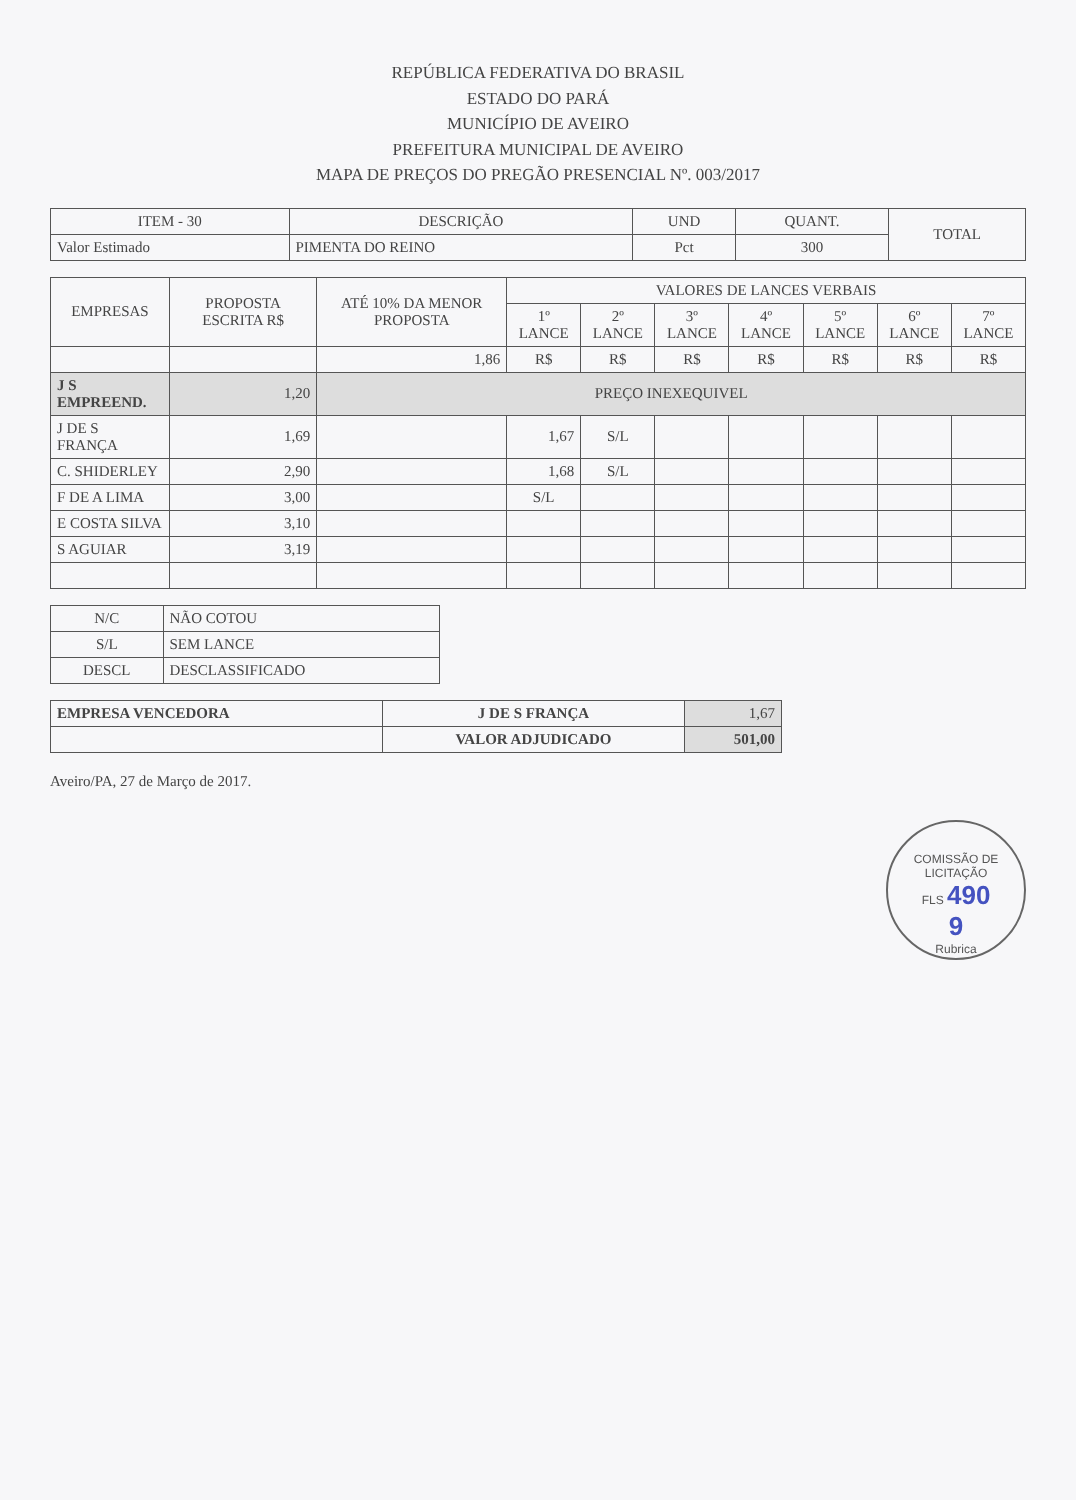REPÚBLICA FEDERATIVA DO BRASIL
ESTADO DO PARÁ
MUNICÍPIO DE AVEIRO
PREFEITURA MUNICIPAL DE AVEIRO
MAPA DE PREÇOS DO PREGÃO PRESENCIAL Nº. 003/2017
| ITEM - 30 | DESCRIÇÃO | UND | QUANT. | TOTAL |
| --- | --- | --- | --- | --- |
| Valor Estimado | PIMENTA DO REINO | Pct | 300 | |
| EMPRESAS | PROPOSTA ESCRITA R$ | ATÉ 10% DA MENOR PROPOSTA | VALORES DE LANCES VERBAIS | | | | | | |
| --- | --- | --- | --- | --- | --- | --- | --- | --- | --- |
| | | | 1º LANCE | 2º LANCE | 3º LANCE | 4º LANCE | 5º LANCE | 6º LANCE | 7º LANCE |
| | | 1,86 | R$ | R$ | R$ | R$ | R$ | R$ | R$ |
| J S EMPREEND. | 1,20 | PREÇO INEXEQUIVEL | | | | | | | |
| J DE S FRANÇA | 1,69 | | 1,67 | S/L | | | | | |
| C. SHIDERLEY | 2,90 | | 1,68 | S/L | | | | | |
| F DE A LIMA | 3,00 | | S/L | | | | | | |
| E COSTA SILVA | 3,10 | | | | | | | | |
| S AGUIAR | 3,19 | | | | | | | | |
| N/C | NÃO COTOU |
| S/L | SEM LANCE |
| DESCL | DESCLASSIFICADO |
| EMPRESA VENCEDORA | J DE S FRANÇA | 1,67 |
| | VALOR ADJUDICADO | 501,00 |
Aveiro/PA, 27 de Março de 2017.
COMISSÃO DE LICITAÇÃO
FLS 490
9
Rubrica